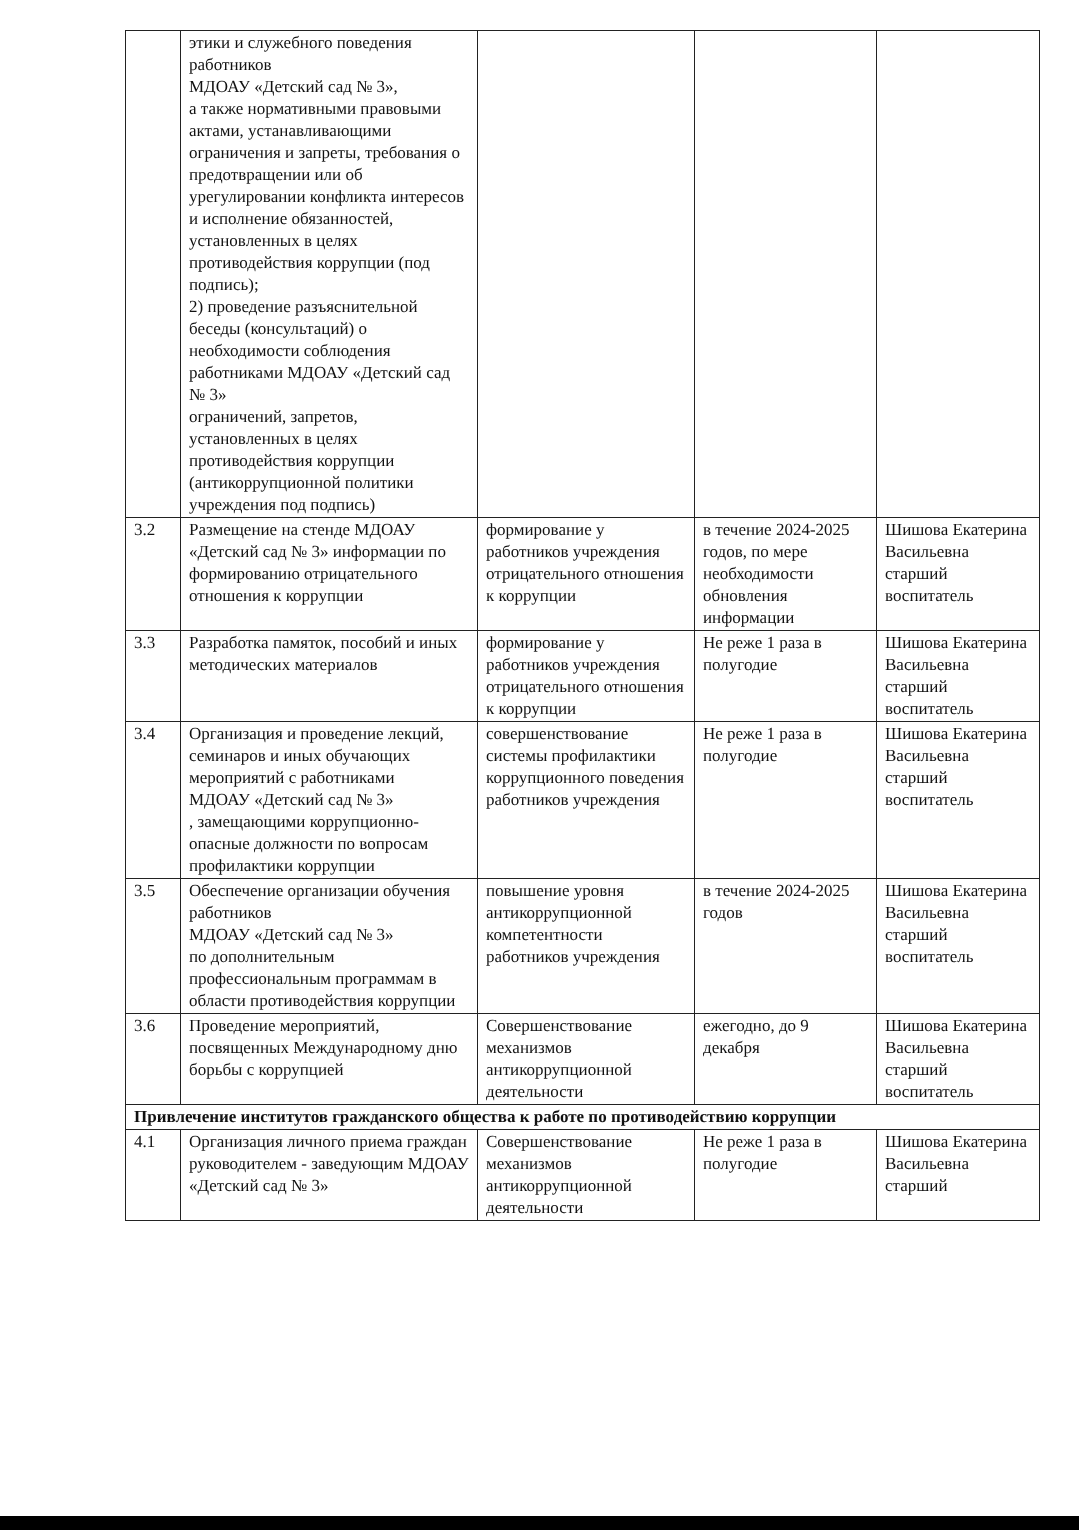| | этики и служебного поведения работников МДОАУ «Детский сад № 3», а также нормативными правовыми актами, устанавливающими ограничения и запреты, требования о предотвращении или об урегулировании конфликта интересов и исполнение обязанностей, установленных в целях противодействия коррупции (под подпись); 2) проведение разъяснительной беседы (консультаций) о необходимости соблюдения работниками МДОАУ «Детский сад № 3» ограничений, запретов, установленных в целях противодействия коррупции (антикоррупционной политики учреждения под подпись) | | | |
| 3.2 | Размещение на стенде МДОАУ «Детский сад № 3» информации по формированию отрицательного отношения к коррупции | формирование у работников учреждения отрицательного отношения к коррупции | в течение 2024-2025 годов, по мере необходимости обновления информации | Шишова Екатерина Васильевна старший воспитатель |
| 3.3 | Разработка памяток, пособий и иных методических материалов | формирование у работников учреждения отрицательного отношения к коррупции | Не реже 1 раза в полугодие | Шишова Екатерина Васильевна старший воспитатель |
| 3.4 | Организация и проведение лекций, семинаров и иных обучающих мероприятий с работниками МДОАУ «Детский сад № 3» , замещающими коррупционно-опасные должности по вопросам профилактики коррупции | совершенствование системы профилактики коррупционного поведения работников учреждения | Не реже 1 раза в полугодие | Шишова Екатерина Васильевна старший воспитатель |
| 3.5 | Обеспечение организации обучения работников МДОАУ «Детский сад № 3» по дополнительным профессиональным программам в области противодействия коррупции | повышение уровня антикоррупционной компетентности работников учреждения | в течение 2024-2025 годов | Шишова Екатерина Васильевна старший воспитатель |
| 3.6 | Проведение мероприятий, посвященных Международному дню борьбы с коррупцией | Совершенствование механизмов антикоррупционной деятельности | ежегодно, до 9 декабря | Шишова Екатерина Васильевна старший воспитатель |
| Привлечение институтов гражданского общества к работе по противодействию коррупции | | | | |
| 4.1 | Организация личного приема граждан руководителем - заведующим МДОАУ «Детский сад № 3» | Совершенствование механизмов антикоррупционной деятельности | Не реже 1 раза в полугодие | Шишова Екатерина Васильевна старший |